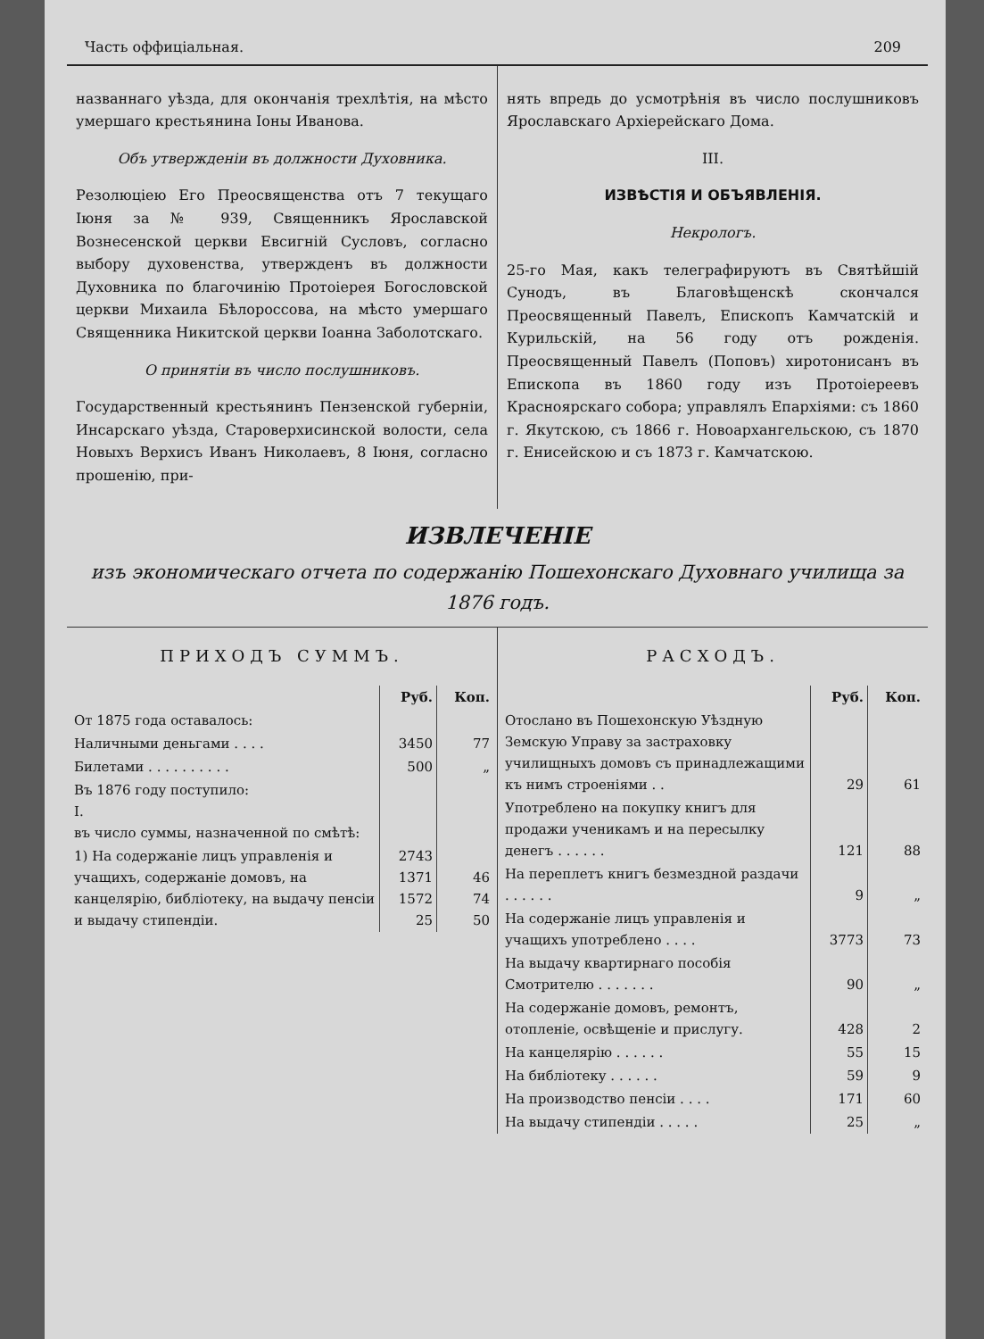Часть оффиціальная. 209
названнаго уѣзда, для окончанія трехлѣтія, на мѣсто умершаго крестьянина Іоны Иванова.
Объ утвержденіи въ должности Духовника.
Резолюціею Его Преосвященства отъ 7 текущаго Іюня за № 939, Священникъ Ярославской Вознесенской церкви Евсигній Сусловъ, согласно выбору духовенства, утвержденъ въ должности Духовника по благочинію Протоіерея Богословской церкви Михаила Бѣлороссова, на мѣсто умершаго Священника Никитской церкви Іоанна Заболотскаго.
О принятіи въ число послушниковъ.
Государственный крестьянинъ Пензенской губерніи, Инсарскаго уѣзда, Староверхисинской волости, села Новыхъ Верхисъ Иванъ Николаевъ, 8 Іюня, согласно прошенію, при-
нять впредь до усмотрѣнія въ число послушниковъ Ярославскаго Архіерейскаго Дома.
III.
ИЗВѢСТІЯ И ОБЪЯВЛЕНІЯ.
Некрологъ.
25-го Мая, какъ телеграфируютъ въ Святѣйшій Сунодъ, въ Благовѣщенскѣ скончался Преосвященный Павелъ, Епископъ Камчатскій и Курильскій, на 56 году отъ рожденія. Преосвященный Павелъ (Поповъ) хиротонисанъ въ Епископа въ 1860 году изъ Протоіереевъ Красноярскаго собора; управлялъ Епархіями: съ 1860 г. Якутскою, съ 1866 г. Новоархангельскою, съ 1870 г. Енисейскою и съ 1873 г. Камчатскою.
ИЗВЛЕЧЕНІЕ
изъ экономическаго отчета по содержанію Пошехонскаго Духовнаго училища за 1876 годъ.
ПРИХОДЪ СУММЪ.
| | Руб. | Коп. |
| --- | --- | --- |
| От 1875 года оставалось: | | |
| Наличными деньгами . . . . | 3450 | 77 |
| Билетами . . . . . . . . . . | 500 | „ |
| Въ 1876 году поступило: I. въ число суммы, назначенной по смѣтѣ: | | |
| 1) На содержаніе лицъ управленія и учащихъ, содержаніе домовъ, на канцелярію, библіотеку, на выдачу пенсіи и выдачу стипендіи. | 2743 1371 1572 25 | 46 74 50 |
РАСХОДЪ.
| | Руб. | Коп. |
| --- | --- | --- |
| Отослано въ Пошехонскую Уѣздную Земскую Управу за застраховку училищныхъ домовъ съ принадлежащими къ нимъ строеніями . . | 29 | 61 |
| Употреблено на покупку книгъ для продажи ученикамъ и на пересылку денегъ . . . . . . | 121 | 88 |
| На переплетъ книгъ безмездной раздачи . . . . . . | 9 | „ |
| На содержаніе лицъ управленія и учащихъ употреблено . . . . | 3773 | 73 |
| На выдачу квартирнаго пособія Смотрителю . . . . . . . | 90 | „ |
| На содержаніе домовъ, ремонтъ, отопленіе, освѣщеніе и прислугу. | 428 | 2 |
| На канцелярію . . . . . . | 55 | 15 |
| На библіотеку . . . . . . | 59 | 9 |
| На производство пенсіи . . . . | 171 | 60 |
| На выдачу стипендіи . . . . . | 25 | „ |